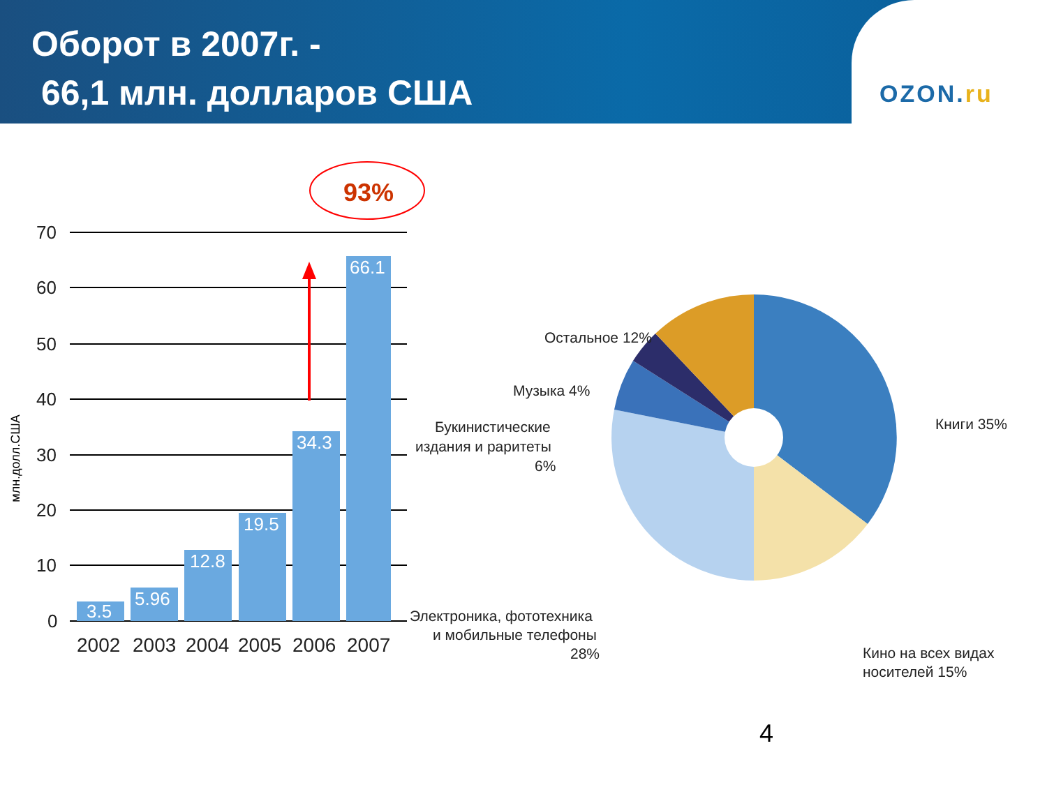Оборот в 2007г. -
66,1 млн. долларов США
OZON.ru
70
60
50
40
30
20
10
0
млн.долл.США
3.5
5.96
12.8
19.5
34.3
66.1
2002
2003
2004
2005
2006
2007
93%
Остальное 12%
Музыка 4%
Книги 35%
Букинистические
издания и раритеты
6%
Электроника, фототехника
и мобильные телефоны
28%
Кино на всех видах
носителей 15%
4